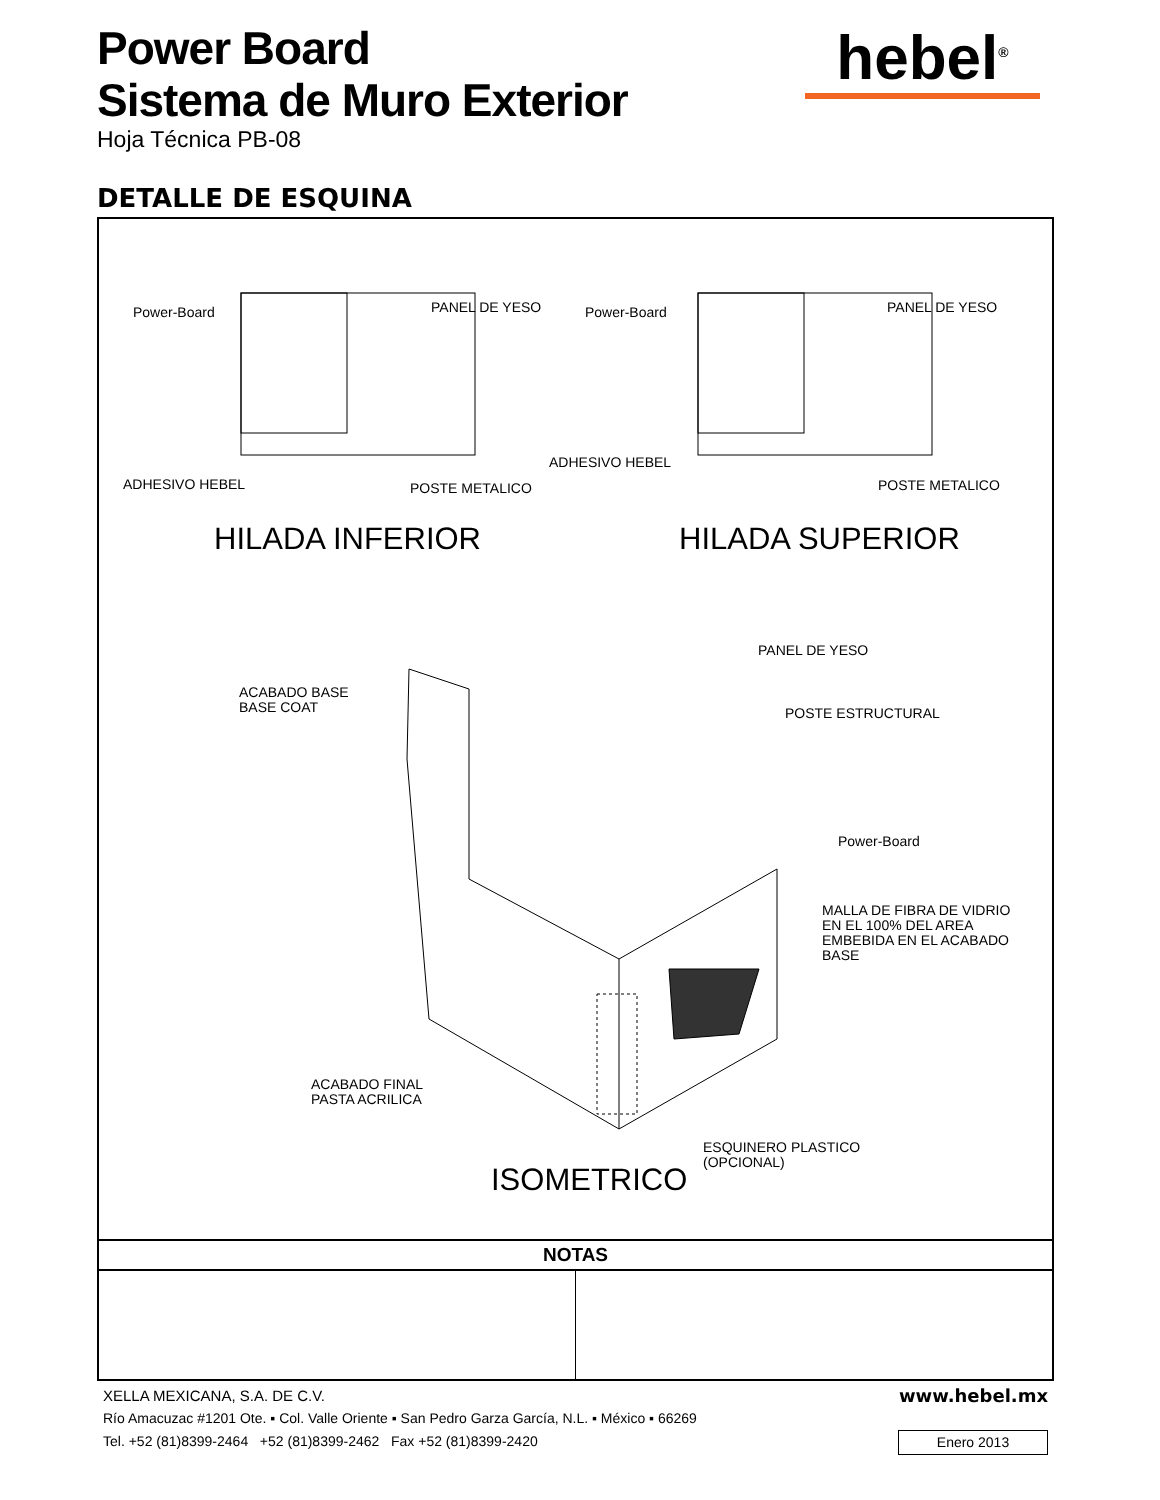Power Board
Sistema de Muro Exterior
Hoja Técnica PB-08
hebel<sup>®</sup>
DETALLE DE ESQUINA
Power-Board PANEL DE YESO
ADHESIVO HEBEL POSTE METALICO
Power-Board PANEL DE YESO
ADHESIVO HEBEL
POSTE METALICO
HILADA INFERIOR HILADA SUPERIOR
PANEL DE YESO
ACABADO BASE
BASE COAT
POSTE ESTRUCTURAL
Power-Board
MALLA DE FIBRA DE VIDRIO
EN EL 100% DEL AREA
EMBEBIDA EN EL ACABADO
BASE
ACABADO FINAL
PASTA ACRILICA
ESQUINERO PLASTICO
(OPCIONAL)
ISOMETRICO
NOTAS
XELLA MEXICANA, S.A. DE C.V. www.hebel.mx
Río Amacuzac #1201 Ote. ▪ Col. Valle Oriente ▪ San Pedro Garza García, N.L. ▪ México ▪ 66269
Tel. +52 (81)8399-2464 +52 (81)8399-2462 Fax +52 (81)8399-2420 Enero 2013